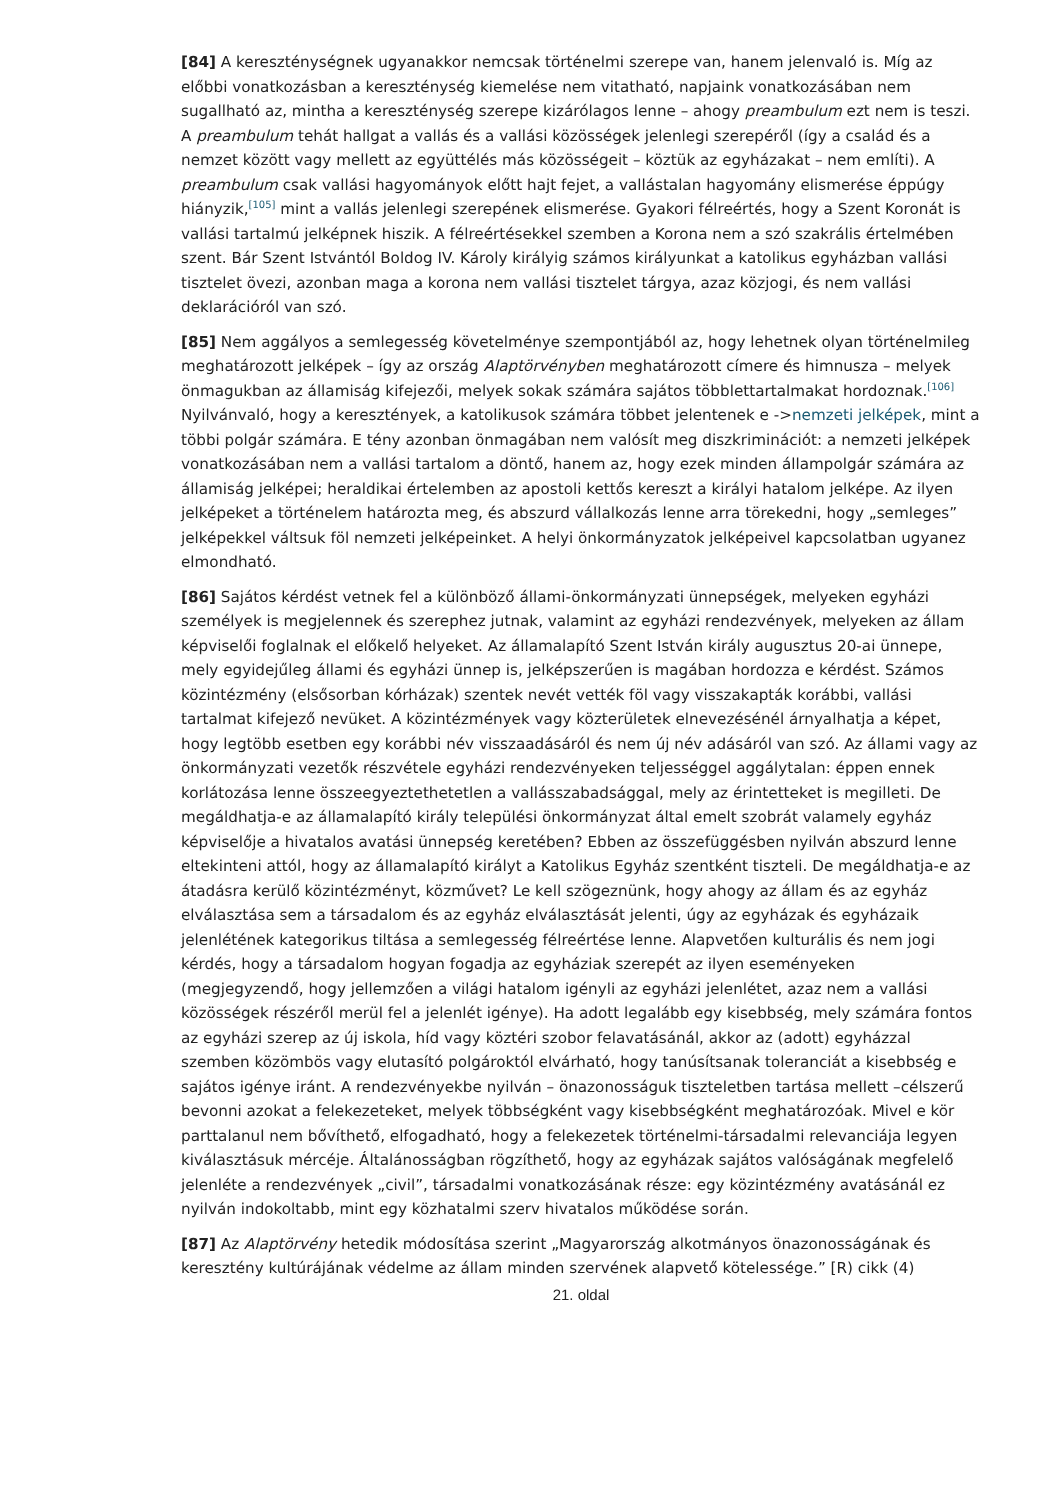[84] A kereszténységnek ugyanakkor nemcsak történelmi szerepe van, hanem jelenvaló is. Míg az előbbi vonatkozásban a kereszténység kiemelése nem vitatható, napjaink vonatkozásában nem sugallható az, mintha a kereszténység szerepe kizárólagos lenne – ahogy preambulum ezt nem is teszi. A preambulum tehát hallgat a vallás és a vallási közösségek jelenlegi szerepéről (így a család és a nemzet között vagy mellett az együttélés más közösségeit – köztük az egyházakat – nem említi). A preambulum csak vallási hagyományok előtt hajt fejet, a vallástalan hagyomány elismerése éppúgy hiányzik,<sup>[105]</sup> mint a vallás jelenlegi szerepének elismerése. Gyakori félreértés, hogy a Szent Koronát is vallási tartalmú jelképnek hiszik. A félreértésekkel szemben a Korona nem a szó szakrális értelmében szent. Bár Szent Istvántól Boldog IV. Károly királyig számos királyunkat a katolikus egyházban vallási tisztelet övezi, azonban maga a korona nem vallási tisztelet tárgya, azaz közjogi, és nem vallási deklarációról van szó.
[85] Nem aggályos a semlegesség követelménye szempontjából az, hogy lehetnek olyan történelmileg meghatározott jelképek – így az ország Alaptörvényben meghatározott címere és himnusza – melyek önmagukban az államiság kifejezői, melyek sokak számára sajátos többlettartalmakat hordoznak.<sup>[106]</sup> Nyilvánvaló, hogy a keresztények, a katolikusok számára többet jelentenek e ->nemzeti jelképek, mint a többi polgár számára. E tény azonban önmagában nem valósít meg diszkriminációt: a nemzeti jelképek vonatkozásában nem a vallási tartalom a döntő, hanem az, hogy ezek minden állampolgár számára az államiság jelképei; heraldikai értelemben az apostoli kettős kereszt a királyi hatalom jelképe. Az ilyen jelképeket a történelem határozta meg, és abszurd vállalkozás lenne arra törekedni, hogy „semleges” jelképekkel váltsuk föl nemzeti jelképeinket. A helyi önkormányzatok jelképeivel kapcsolatban ugyanez elmondható.
[86] Sajátos kérdést vetnek fel a különböző állami-önkormányzati ünnepségek, melyeken egyházi személyek is megjelennek és szerephez jutnak, valamint az egyházi rendezvények, melyeken az állam képviselői foglalnak el előkelő helyeket. Az államalapító Szent István király augusztus 20-ai ünnepe, mely egyidejűleg állami és egyházi ünnep is, jelképszerűen is magában hordozza e kérdést. Számos közintézmény (elsősorban kórházak) szentek nevét vették föl vagy visszakapták korábbi, vallási tartalmat kifejező nevüket. A közintézmények vagy közterületek elnevezésénél árnyalhatja a képet, hogy legtöbb esetben egy korábbi név visszaadásáról és nem új név adásáról van szó. Az állami vagy az önkormányzati vezetők részvétele egyházi rendezvényeken teljességgel aggálytalan: éppen ennek korlátozása lenne összeegyeztethetetlen a vallásszabadsággal, mely az érintetteket is megilleti. De megáldhatja-e az államalapító király települési önkormányzat által emelt szobrát valamely egyház képviselője a hivatalos avatási ünnepség keretében? Ebben az összefüggésben nyilván abszurd lenne eltekinteni attól, hogy az államalapító királyt a Katolikus Egyház szentként tiszteli. De megáldhatja-e az átadásra kerülő közintézményt, közművet? Le kell szögeznünk, hogy ahogy az állam és az egyház elválasztása sem a társadalom és az egyház elválasztását jelenti, úgy az egyházak és egyházaik jelenlétének kategorikus tiltása a semlegesség félreértése lenne. Alapvetően kulturális és nem jogi kérdés, hogy a társadalom hogyan fogadja az egyháziak szerepét az ilyen eseményeken (megjegyzendő, hogy jellemzően a világi hatalom igényli az egyházi jelenlétet, azaz nem a vallási közösségek részéről merül fel a jelenlét igénye). Ha adott legalább egy kisebbség, mely számára fontos az egyházi szerep az új iskola, híd vagy köztéri szobor felavatásánál, akkor az (adott) egyházzal szemben közömbös vagy elutasító polgároktól elvárható, hogy tanúsítsanak toleranciát a kisebbség e sajátos igénye iránt. A rendezvényekbe nyilván – önazonosságuk tiszteletben tartása mellett –célszerű bevonni azokat a felekezeteket, melyek többségként vagy kisebbségként meghatározóak. Mivel e kör parttalanul nem bővíthető, elfogadható, hogy a felekezetek történelmi-társadalmi relevanciája legyen kiválasztásuk mércéje. Általánosságban rögzíthető, hogy az egyházak sajátos valóságának megfelelő jelenléte a rendezvények „civil”, társadalmi vonatkozásának része: egy közintézmény avatásánál ez nyilván indokoltabb, mint egy közhatalmi szerv hivatalos működése során.
[87] Az Alaptörvény hetedik módosítása szerint „Magyarország alkotmányos önazonosságának és keresztény kultúrájának védelme az állam minden szervének alapvető kötelessége.” [R) cikk (4)
21. oldal